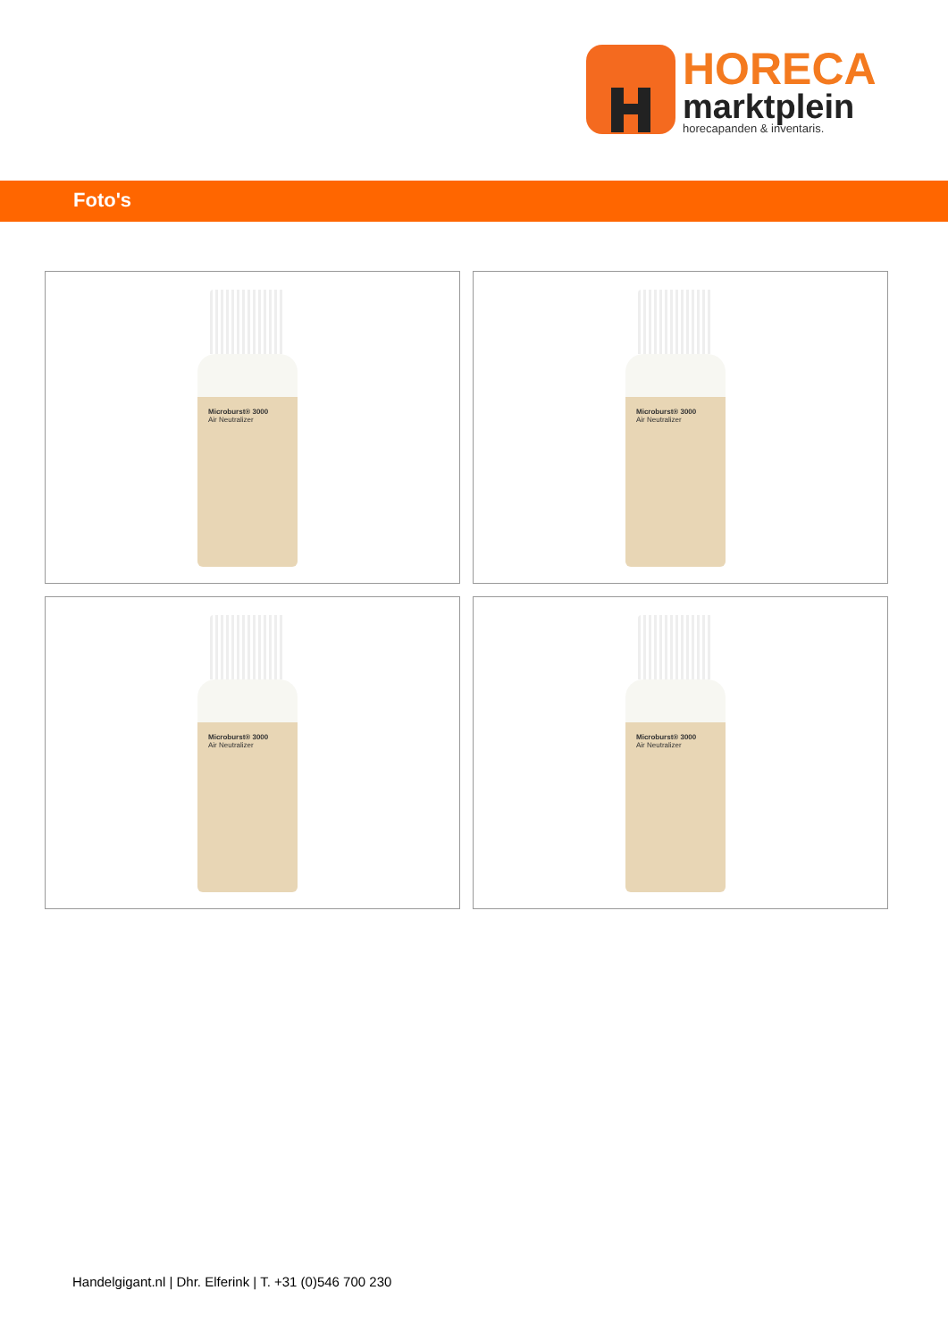HORECA
marktplein
horecapanden & inventaris.
Foto's
Microburst® 3000
Air Neutralizer
Microburst® 3000
Air Neutralizer
Microburst® 3000
Air Neutralizer
Microburst® 3000
Air Neutralizer
Handelgigant.nl | Dhr. Elferink | T. +31 (0)546 700 230